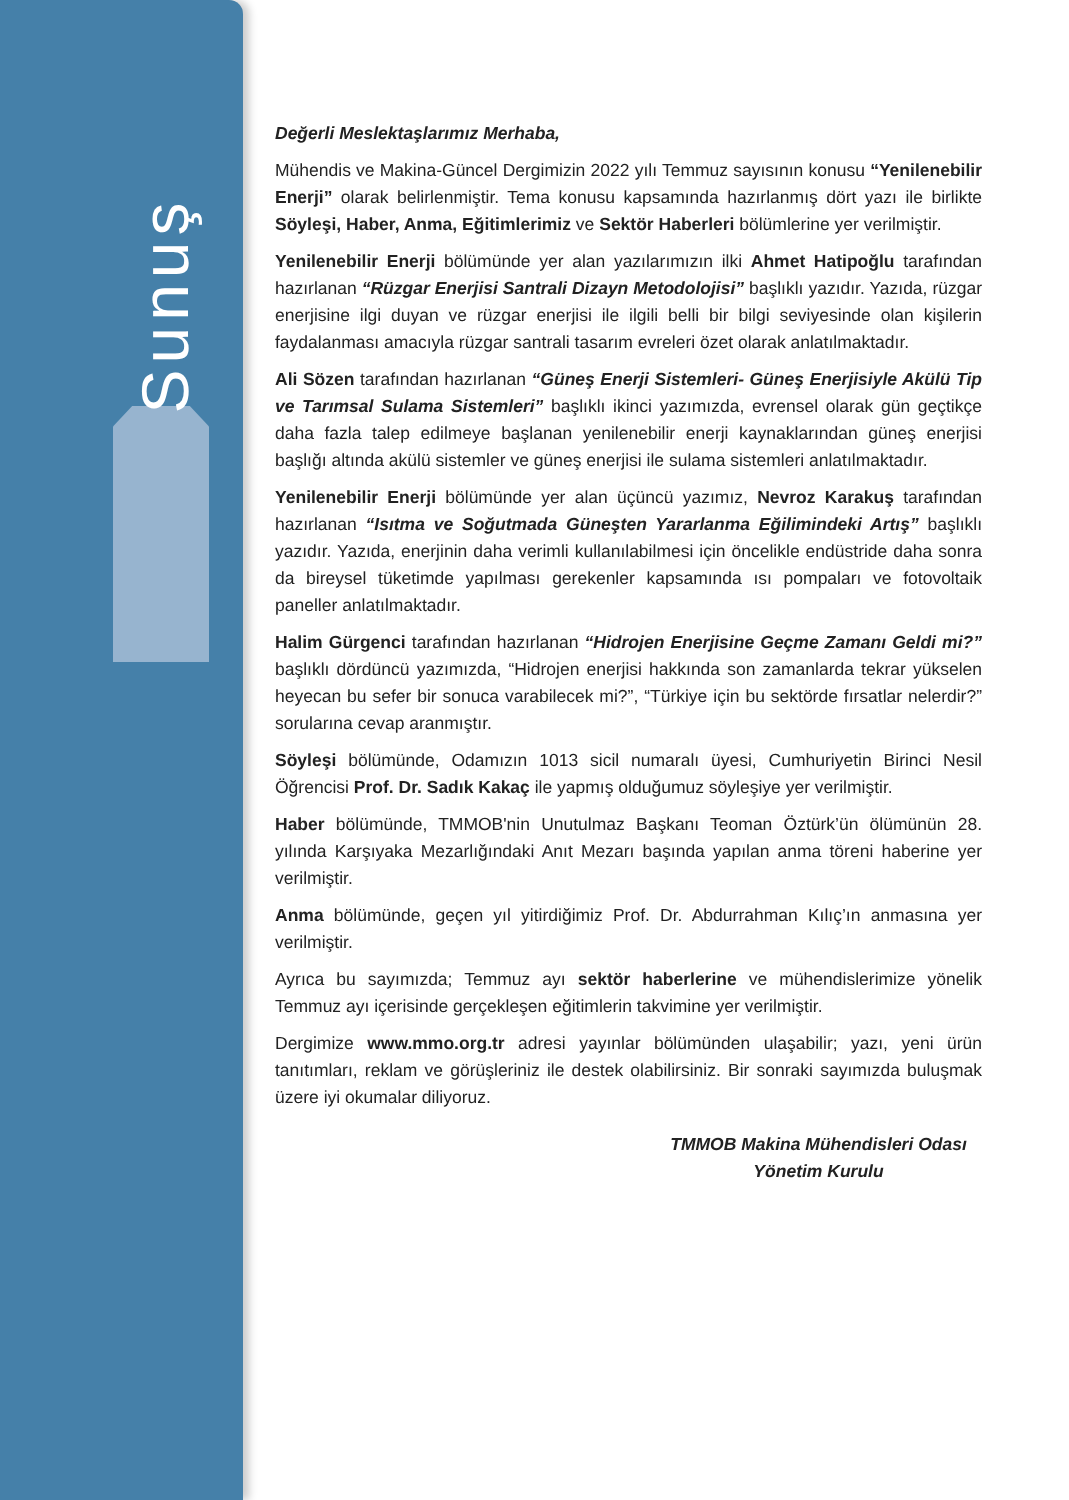Sunuş
Değerli Meslektaşlarımız Merhaba,
Mühendis ve Makina-Güncel Dergimizin 2022 yılı Temmuz sayısının konusu “Yenilenebilir Enerji” olarak belirlenmiştir. Tema konusu kapsamında hazırlanmış dört yazı ile birlikte Söyleşi, Haber, Anma, Eğitimlerimiz ve Sektör Haberleri bölümlerine yer verilmiştir.
Yenilenebilir Enerji bölümünde yer alan yazılarımızın ilki Ahmet Hatipoğlu tarafından hazırlanan “Rüzgar Enerjisi Santrali Dizayn Metodolojisi” başlıklı yazıdır. Yazıda, rüzgar enerjisine ilgi duyan ve rüzgar enerjisi ile ilgili belli bir bilgi seviyesinde olan kişilerin faydalanması amacıyla rüzgar santrali tasarım evreleri özet olarak anlatılmaktadır.
Ali Sözen tarafından hazırlanan “Güneş Enerji Sistemleri- Güneş Enerjisiyle Akülü Tip ve Tarımsal Sulama Sistemleri” başlıklı ikinci yazımızda, evrensel olarak gün geçtikçe daha fazla talep edilmeye başlanan yenilenebilir enerji kaynaklarından güneş enerjisi başlığı altında akülü sistemler ve güneş enerjisi ile sulama sistemleri anlatılmaktadır.
Yenilenebilir Enerji bölümünde yer alan üçüncü yazımız, Nevroz Karakuş tarafından hazırlanan “Isıtma ve Soğutmada Güneşten Yararlanma Eğilimindeki Artış” başlıklı yazıdır. Yazıda, enerjinin daha verimli kullanılabilmesi için öncelikle endüstride daha sonra da bireysel tüketimde yapılması gerekenler kapsamında ısı pompaları ve fotovoltaik paneller anlatılmaktadır.
Halim Gürgenci tarafından hazırlanan “Hidrojen Enerjisine Geçme Zamanı Geldi mi?” başlıklı dördüncü yazımızda, “Hidrojen enerjisi hakkında son zamanlarda tekrar yükselen heyecan bu sefer bir sonuca varabilecek mi?”, “Türkiye için bu sektörde fırsatlar nelerdir?” sorularına cevap aranmıştır.
Söyleşi bölümünde, Odamızın 1013 sicil numaralı üyesi, Cumhuriyetin Birinci Nesil Öğrencisi Prof. Dr. Sadık Kakaç ile yapmış olduğumuz söyleşiye yer verilmiştir.
Haber bölümünde, TMMOB'nin Unutulmaz Başkanı Teoman Öztürk’ün ölümünün 28. yılında Karşıyaka Mezarlığındaki Anıt Mezarı başında yapılan anma töreni haberine yer verilmiştir.
Anma bölümünde, geçen yıl yitirdiğimiz Prof. Dr. Abdurrahman Kılıç’ın anmasına yer verilmiştir.
Ayrıca bu sayımızda; Temmuz ayı sektör haberlerine ve mühendislerimize yönelik Temmuz ayı içerisinde gerçekleşen eğitimlerin takvimine yer verilmiştir.
Dergimize www.mmo.org.tr adresi yayınlar bölümünden ulaşabilir; yazı, yeni ürün tanıtımları, reklam ve görüşleriniz ile destek olabilirsiniz. Bir sonraki sayımızda buluşmak üzere iyi okumalar diliyoruz.
TMMOB Makina Mühendisleri Odası
Yönetim Kurulu